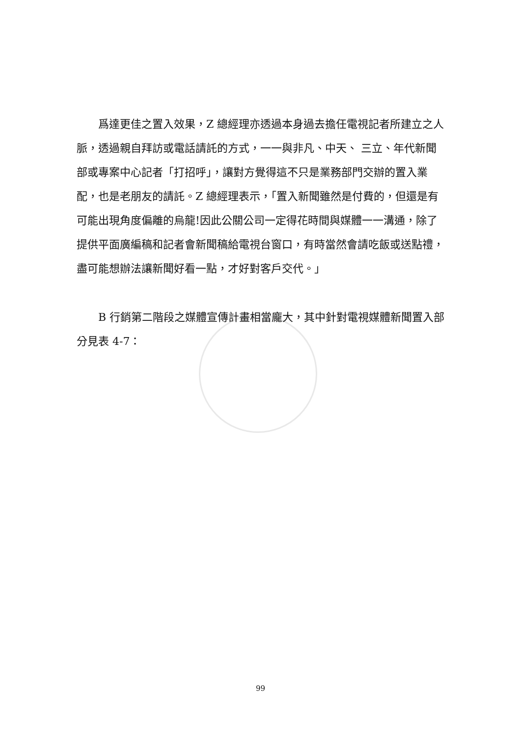爲達更佳之置入效果，Z 總經理亦透過本身過去擔任電視記者所建立之人脈，透過親自拜訪或電話請託的方式，一一與非凡、中天、 三立、年代新聞部或專案中心記者「打招呼」，讓對方覺得這不只是業務部門交辦的置入業配，也是老朋友的請託。Z 總經理表示，「置入新聞雖然是付費的，但還是有可能出現角度偏離的烏龍!因此公關公司一定得花時間與媒體一一溝通，除了提供平面廣編稿和記者會新聞稿給電視台窗口，有時當然會請吃飯或送點禮，盡可能想辦法讓新聞好看一點，才好對客戶交代。」
B 行銷第二階段之媒體宣傳計畫相當龐大，其中針對電視媒體新聞置入部分見表 4-7：
99